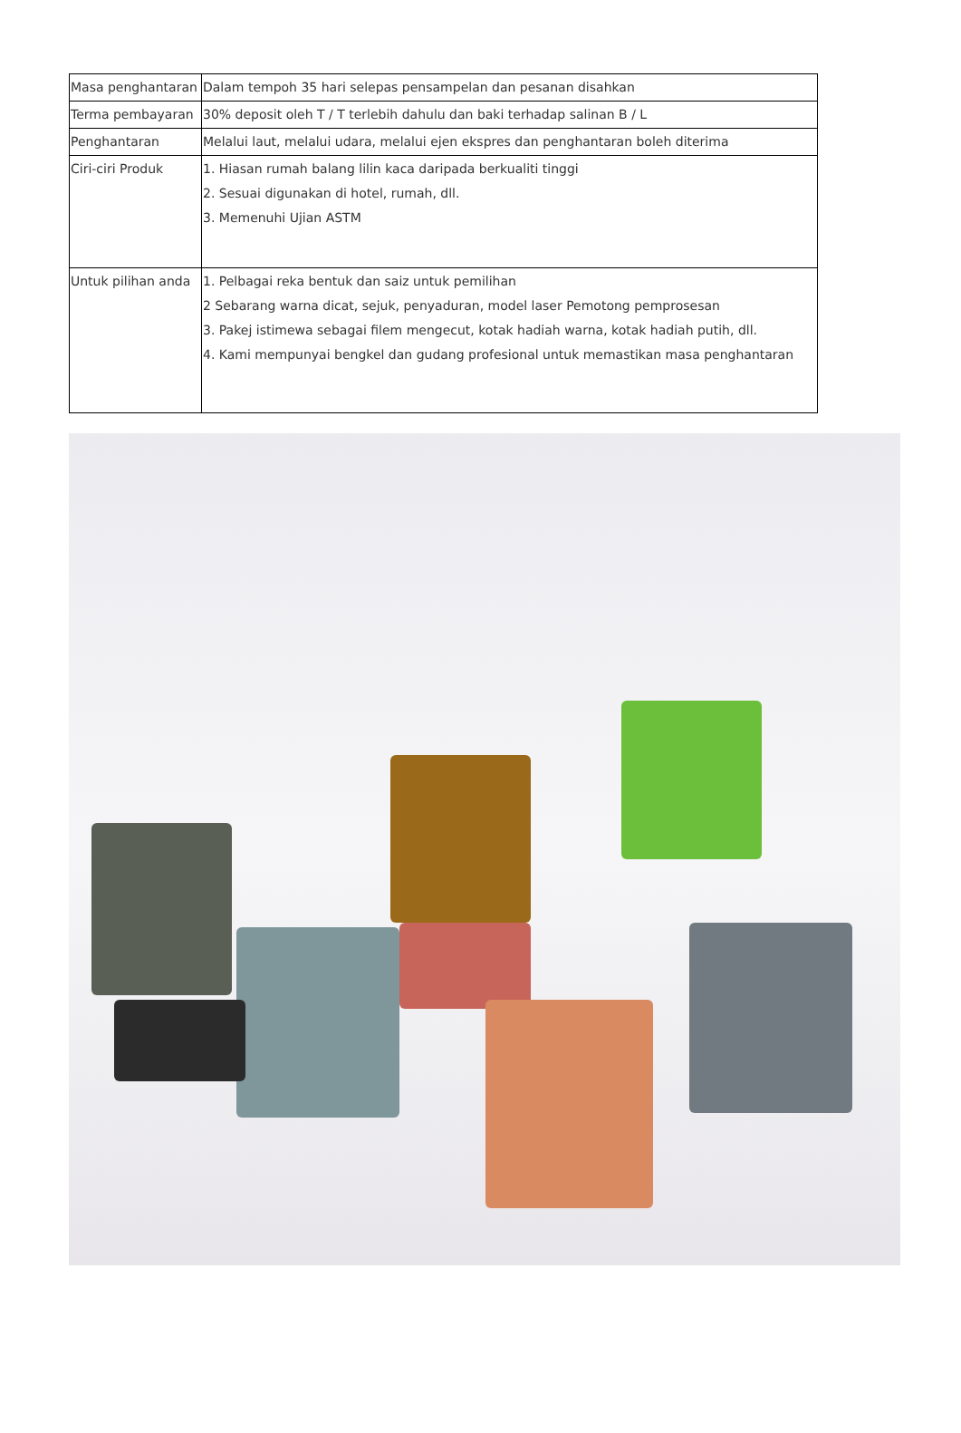| Masa penghantaran | Dalam tempoh 35 hari selepas pensampelan dan pesanan disahkan |
| Terma pembayaran | 30% deposit oleh T / T terlebih dahulu dan baki terhadap salinan B / L |
| Penghantaran | Melalui laut, melalui udara, melalui ejen ekspres dan penghantaran boleh diterima |
| Ciri-ciri Produk | 1. Hiasan rumah balang lilin kaca daripada berkualiti tinggi 2. Sesuai digunakan di hotel, rumah, dll. 3. Memenuhi Ujian ASTM |
| Untuk pilihan anda | 1. Pelbagai reka bentuk dan saiz untuk pemilihan 2 Sebarang warna dicat, sejuk, penyaduran, model laser Pemotong pemprosesan 3. Pakej istimewa sebagai filem mengecut, kotak hadiah warna, kotak hadiah putih, dll. 4. Kami mempunyai bengkel dan gudang profesional untuk memastikan masa penghantaran |